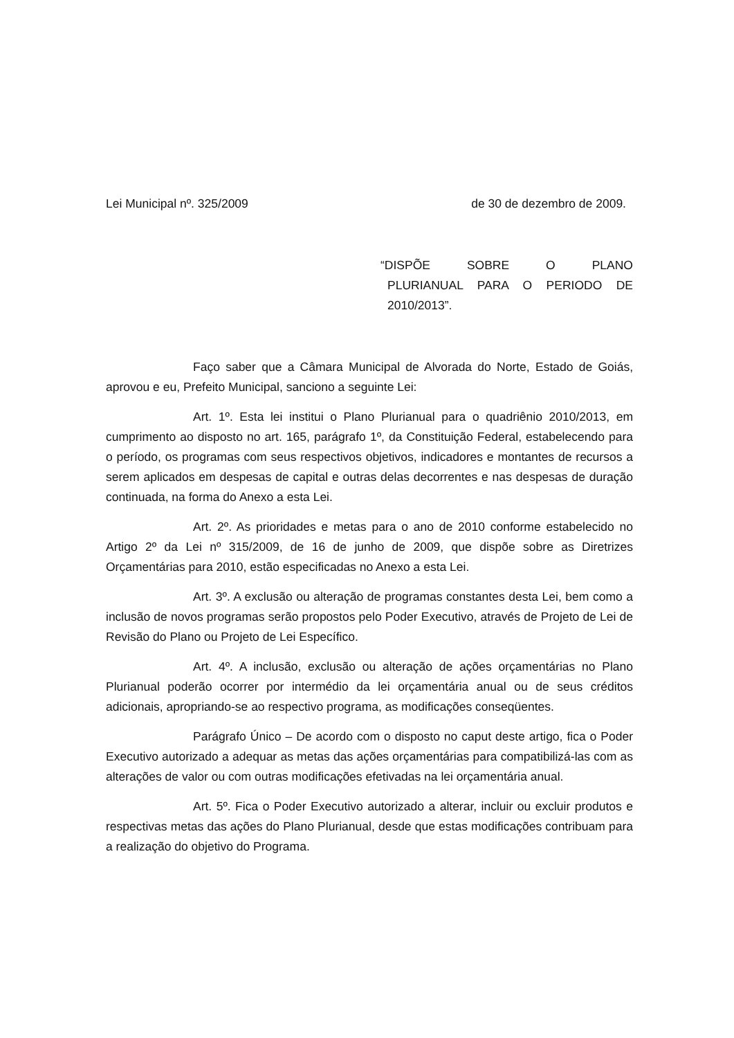Lei Municipal nº. 325/2009 de 30 de dezembro de 2009.
“DISPÕE SOBRE O PLANO
PLURIANUAL PARA O PERIODO DE 2010/2013”.
Faço saber que a Câmara Municipal de Alvorada do Norte, Estado de Goiás, aprovou e eu, Prefeito Municipal, sanciono a seguinte Lei:
Art. 1º. Esta lei institui o Plano Plurianual para o quadriênio 2010/2013, em cumprimento ao disposto no art. 165, parágrafo 1º, da Constituição Federal, estabelecendo para o período, os programas com seus respectivos objetivos, indicadores e montantes de recursos a serem aplicados em despesas de capital e outras delas decorrentes e nas despesas de duração continuada, na forma do Anexo a esta Lei.
Art. 2º. As prioridades e metas para o ano de 2010 conforme estabelecido no Artigo 2º da Lei nº 315/2009, de 16 de junho de 2009, que dispõe sobre as Diretrizes Orçamentárias para 2010, estão especificadas no Anexo a esta Lei.
Art. 3º. A exclusão ou alteração de programas constantes desta Lei, bem como a inclusão de novos programas serão propostos pelo Poder Executivo, através de Projeto de Lei de Revisão do Plano ou Projeto de Lei Específico.
Art. 4º. A inclusão, exclusão ou alteração de ações orçamentárias no Plano Plurianual poderão ocorrer por intermédio da lei orçamentária anual ou de seus créditos adicionais, apropriando-se ao respectivo programa, as modificações conseqüentes.
Parágrafo Único – De acordo com o disposto no caput deste artigo, fica o Poder Executivo autorizado a adequar as metas das ações orçamentárias para compatibilizá-las com as alterações de valor ou com outras modificações efetivadas na lei orçamentária anual.
Art. 5º. Fica o Poder Executivo autorizado a alterar, incluir ou excluir produtos e respectivas metas das ações do Plano Plurianual, desde que estas modificações contribuam para a realização do objetivo do Programa.